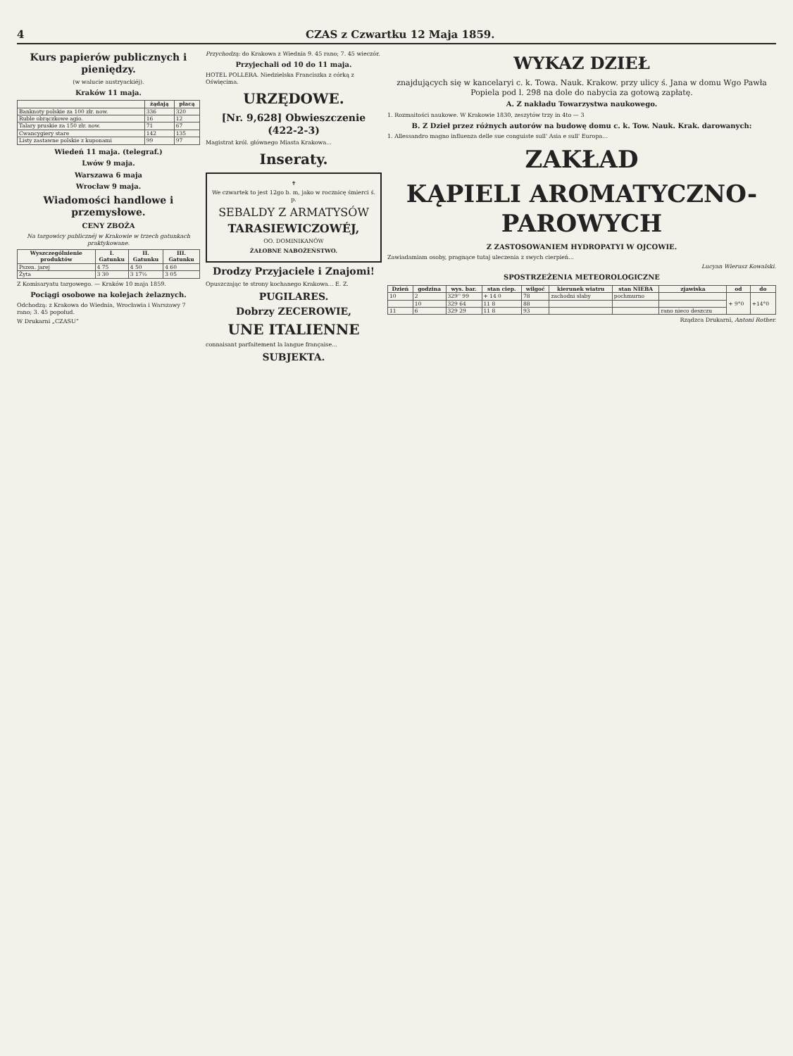4 CZAS z Czwartku 12 Maja 1859.
Kurs papierów publicznych i pieniędzy.
(w walucie austryackiéj).
Kraków 11 maja.
| | żądają | płacą |
| --- | --- | --- |
| Banknoty polskie za 100 złr. now. | 336 | 320 |
| Ruble obrączkowe agio. | 16 | 12 |
| Talary pruskie za 150 złr. now. | 71 | 67 |
| Cwancygiery stare | 142 | 135 |
| Listy zastawne polskie z kuponami | 99 | 97 |
Wiedeń 11 maja. (telegraf.)
Lwów 9 maja.
Warszawa 6 maja
Wrocław 9 maja.
Wiadomości handlowe i przemysłowe.
CENY ZBOŻA
Na targowicy publicznéj w Krakowie w trzech gatunkach praktykowane.
| Wyszczególnienie produktów | I. Gatunku | II. Gatunku | III. Gatunku |
| --- | --- | --- | --- |
| Pszen. jarej | 4 75 | 4 50 | 4 60 |
| Żyta | 3 30 | 3 17½ | 3 05 |
Z Komisaryatu targowego. — Kraków 10 maja 1859.
Pociągi osobowe na kolejach żelaznych.
Odchodzą: z Krakowa do Wiednia, Wrocławia i Warszawy 7 rano; 3. 45 popołud.
W Drukarni „CZASU“
Przychodzą: do Krakowa z Wiednia 9. 45 rano; 7. 45 wieczór.
Przyjechali od 10 do 11 maja.
HOTEL POLLERA. Niedzielska Franciszka z córką z Oświęcima.
URZĘDOWE.
[Nr. 9,628] Obwieszczenie (422-2-3)
Magistrat król. głównego Miasta Krakowa...
Inseraty.
✝
We czwartek to jest 12go b. m, jako w rocznicę śmierci ś. p.
SEBALDY Z ARMATYSÓW
TARASIEWICZOWÉJ,
OO. DOMINIKANÓW
ŻAŁOBNE NABOŻEŃSTWO.
Drodzy Przyjaciele i Znajomi!
Opuszczając te strony kochanego Krakowa... E. Z.
PUGILARES.
Dobrzy ZECEROWIE,
UNE ITALIENNE
connaisant parfaitement la langue française...
SUBJEKTA.
WYKAZ DZIEŁ
znajdujących się w kancelaryi c. k. Towa. Nauk. Krakow. przy ulicy ś. Jana w domu Wgo Pawła Popiela pod l. 298 na dole do nabycia za gotową zapłatę.
A. Z nakładu Towarzystwa naukowego.
1. Rozmaitości naukowe. W Krakowie 1830, zeszytów trzy in 4to — 3
B. Z Dzieł przez różnych autorów na budowę domu c. k. Tow. Nauk. Krak. darowanych:
1. Allessandro magno influenza delle sue conguiste sull' Asia e sull' Europa...
ZAKŁAD
KĄPIELI AROMATYCZNO-PAROWYCH
Z ZASTOSOWANIEM HYDROPATYI W OJCOWIE.
Zawiadamiam osoby, pragnące tutaj uleczenia z swych cierpień...
Lucyan Wierusz Kowalski.
SPOSTRZEŻENIA METEOROLOGICZNE
| Dzień | godzina | wys. bar. | stan ciep. | wilgoć | kierunek wiatru | stan NIEBA | zjawiska | od | do |
| --- | --- | --- | --- | --- | --- | --- | --- | --- | --- |
| 10 | 2 | 329'' 99 | + 14 0 | 78 | zachodni słaby | pochmurno | | + 9°0 | +14°0 |
| | 10 | 329 64 | 11 8 | 88 | | | | | |
| 11 | 6 | 329 29 | 11 8 | 93 | | | rano nieco deszczu | | |
Rządzca Drukarni, Antoni Rother.